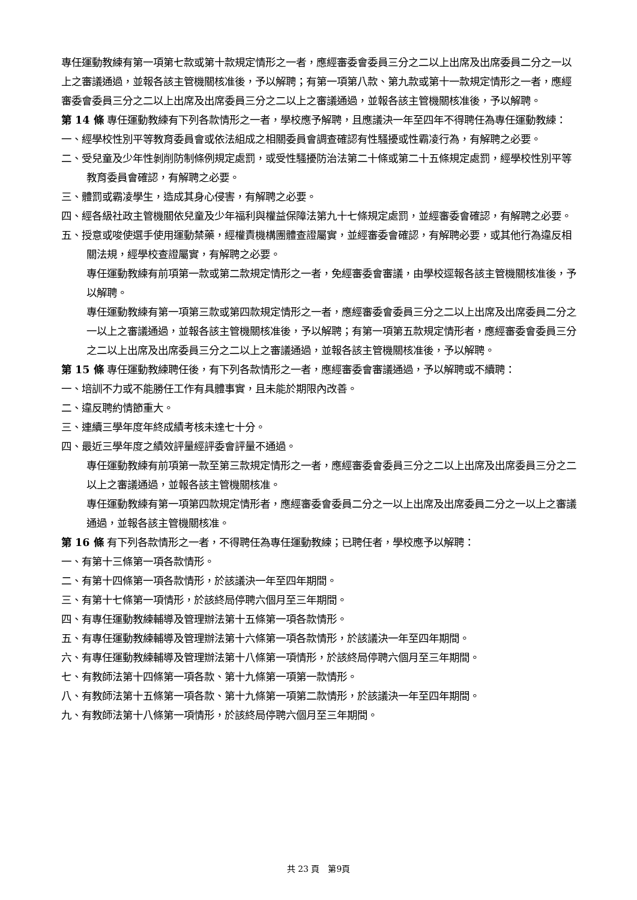專任運動教練有第一項第七款或第十款規定情形之一者，應經審委會委員三分之二以上出席及出席委員二分之一以上之審議通過，並報各該主管機關核准後，予以解聘；有第一項第八款、第九款或第十一款規定情形之一者，應經審委會委員三分之二以上出席及出席委員三分之二以上之審議通過，並報各該主管機關核准後，予以解聘。
第 14 條 專任運動教練有下列各款情形之一者，學校應予解聘，且應議決一年至四年不得聘任為專任運動教練：
一、經學校性別平等教育委員會或依法組成之相關委員會調查確認有性騷擾或性霸凌行為，有解聘之必要。
二、受兒童及少年性剝削防制條例規定處罰，或受性騷擾防治法第二十條或第二十五條規定處罰，經學校性別平等教育委員會確認，有解聘之必要。
三、體罰或霸凌學生，造成其身心侵害，有解聘之必要。
四、經各級社政主管機關依兒童及少年福利與權益保障法第九十七條規定處罰，並經審委會確認，有解聘之必要。
五、授意或唆使選手使用運動禁藥，經權責機構團體查證屬實，並經審委會確認，有解聘必要，或其他行為違反相關法規，經學校查證屬實，有解聘之必要。
專任運動教練有前項第一款或第二款規定情形之一者，免經審委會審議，由學校逕報各該主管機關核准後，予以解聘。
專任運動教練有第一項第三款或第四款規定情形之一者，應經審委會委員三分之二以上出席及出席委員二分之一以上之審議通過，並報各該主管機關核准後，予以解聘；有第一項第五款規定情形者，應經審委會委員三分之二以上出席及出席委員三分之二以上之審議通過，並報各該主管機關核准後，予以解聘。
第 15 條 專任運動教練聘任後，有下列各款情形之一者，應經審委會審議通過，予以解聘或不續聘：
一、培訓不力或不能勝任工作有具體事實，且未能於期限內改善。
二、違反聘約情節重大。
三、連續三學年度年終成績考核未達七十分。
四、最近三學年度之績效評量經評委會評量不通過。
專任運動教練有前項第一款至第三款規定情形之一者，應經審委會委員三分之二以上出席及出席委員三分之二以上之審議通過，並報各該主管機關核准。
專任運動教練有第一項第四款規定情形者，應經審委會委員二分之一以上出席及出席委員二分之一以上之審議通過，並報各該主管機關核准。
第 16 條 有下列各款情形之一者，不得聘任為專任運動教練；已聘任者，學校應予以解聘：
一、有第十三條第一項各款情形。
二、有第十四條第一項各款情形，於該議決一年至四年期間。
三、有第十七條第一項情形，於該終局停聘六個月至三年期間。
四、有專任運動教練輔導及管理辦法第十五條第一項各款情形。
五、有專任運動教練輔導及管理辦法第十六條第一項各款情形，於該議決一年至四年期間。
六、有專任運動教練輔導及管理辦法第十八條第一項情形，於該終局停聘六個月至三年期間。
七、有教師法第十四條第一項各款、第十九條第一項第一款情形。
八、有教師法第十五條第一項各款、第十九條第一項第二款情形，於該議決一年至四年期間。
九、有教師法第十八條第一項情形，於該終局停聘六個月至三年期間。
共 23 頁　第9頁